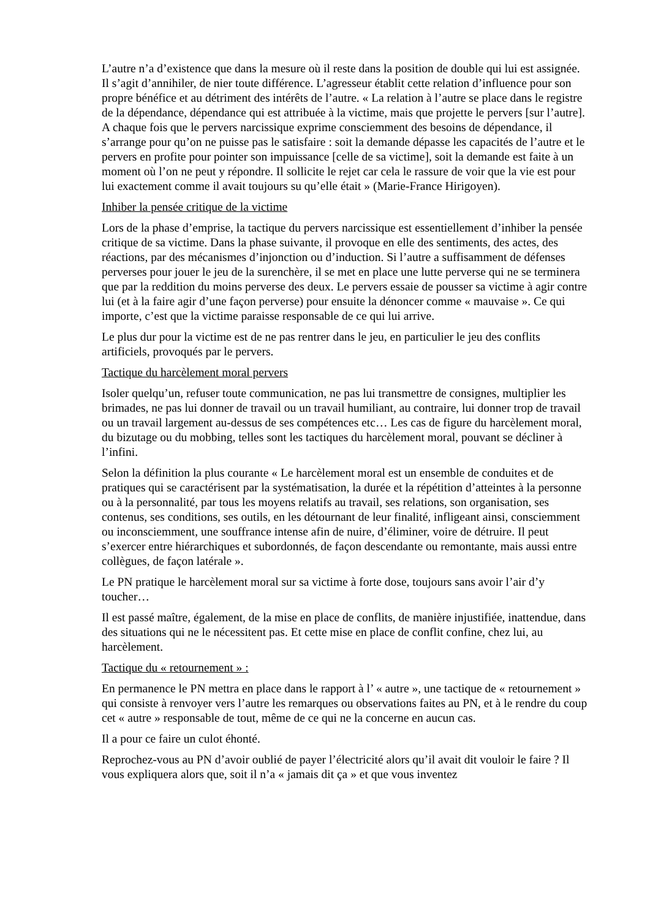L’autre n’a d’existence que dans la mesure où il reste dans la position de double qui lui est assignée. Il s’agit d’annihiler, de nier toute différence. L’agresseur établit cette relation d’influence pour son propre bénéfice et au détriment des intérêts de l’autre. « La relation à l’autre se place dans le registre de la dépendance, dépendance qui est attribuée à la victime, mais que projette le pervers [sur l’autre]. A chaque fois que le pervers narcissique exprime consciemment des besoins de dépendance, il s’arrange pour qu’on ne puisse pas le satisfaire : soit la demande dépasse les capacités de l’autre et le pervers en profite pour pointer son impuissance [celle de sa victime], soit la demande est faite à un moment où l’on ne peut y répondre. Il sollicite le rejet car cela le rassure de voir que la vie est pour lui exactement comme il avait toujours su qu’elle était » (Marie-France Hirigoyen).
Inhiber la pensée critique de la victime
Lors de la phase d’emprise, la tactique du pervers narcissique est essentiellement d’inhiber la pensée critique de sa victime. Dans la phase suivante, il provoque en elle des sentiments, des actes, des réactions, par des mécanismes d’injonction ou d’induction. Si l’autre a suffisamment de défenses perverses pour jouer le jeu de la surenchère, il se met en place une lutte perverse qui ne se terminera que par la reddition du moins perverse des deux. Le pervers essaie de pousser sa victime à agir contre lui (et à la faire agir d’une façon perverse) pour ensuite la dénoncer comme « mauvaise ». Ce qui importe, c’est que la victime paraisse responsable de ce qui lui arrive.
Le plus dur pour la victime est de ne pas rentrer dans le jeu, en particulier le jeu des conflits artificiels, provoqués par le pervers.
Tactique du harcèlement moral pervers
Isoler quelqu’un, refuser toute communication, ne pas lui transmettre de consignes, multiplier les brimades, ne pas lui donner de travail ou un travail humiliant, au contraire, lui donner trop de travail ou un travail largement au-dessus de ses compétences etc… Les cas de figure du harcèlement moral, du bizutage ou du mobbing, telles sont les tactiques du harcèlement moral, pouvant se décliner à l’infini.
Selon la définition la plus courante « Le harcèlement moral est un ensemble de conduites et de pratiques qui se caractérisent par la systématisation, la durée et la répétition d’atteintes à la personne ou à la personnalité, par tous les moyens relatifs au travail, ses relations, son organisation, ses contenus, ses conditions, ses outils, en les détournant de leur finalité, infligeant ainsi, consciemment ou inconsciemment, une souffrance intense afin de nuire, d’éliminer, voire de détruire. Il peut s’exercer entre hiérarchiques et subordonnés, de façon descendante ou remontante, mais aussi entre collègues, de façon latérale ».
Le PN pratique le harcèlement moral sur sa victime à forte dose, toujours sans avoir l’air d’y toucher…
Il est passé maître, également, de la mise en place de conflits, de manière injustifiée, inattendue, dans des situations qui ne le nécessitent pas. Et cette mise en place de conflit confine, chez lui, au harcèlement.
Tactique du « retournement » :
En permanence le PN mettra en place dans le rapport à l’ « autre », une tactique de « retournement » qui consiste à renvoyer vers l’autre les remarques ou observations faites au PN, et à le rendre du coup cet « autre » responsable de tout, même de ce qui ne la concerne en aucun cas.
Il a pour ce faire un culot éhonté.
Reprochez-vous au PN d’avoir oublié de payer l’électricité alors qu’il avait dit vouloir le faire ? Il vous expliquera alors que, soit il n’a « jamais dit ça » et que vous inventez